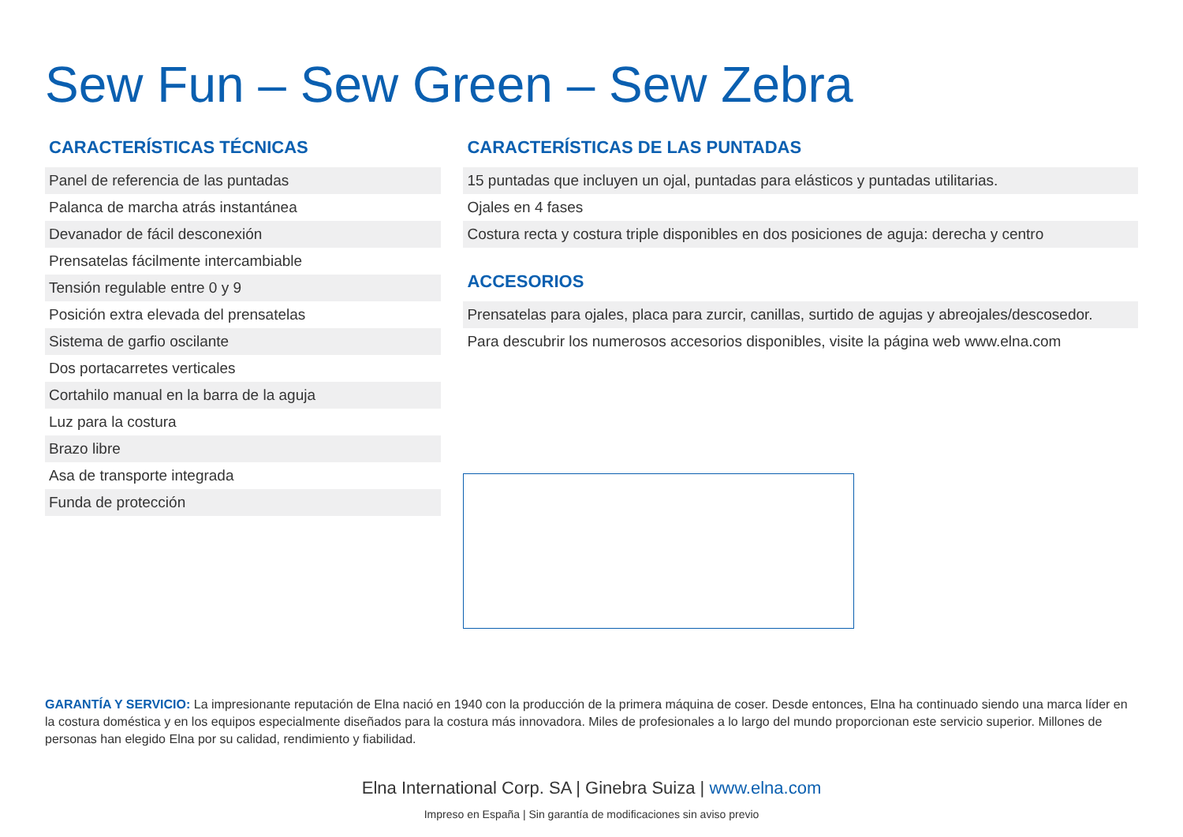Sew Fun – Sew Green – Sew Zebra
CARACTERÍSTICAS TÉCNICAS
| Panel de referencia de las puntadas |
| Palanca de marcha atrás instantánea |
| Devanador de fácil desconexión |
| Prensatelas fácilmente intercambiable |
| Tensión regulable entre 0 y 9 |
| Posición extra elevada del prensatelas |
| Sistema de garfio oscilante |
| Dos portacarretes verticales |
| Cortahilo manual en la barra de la aguja |
| Luz para la costura |
| Brazo libre |
| Asa de transporte integrada |
| Funda de protección |
CARACTERÍSTICAS DE LAS PUNTADAS
| 15 puntadas que incluyen un ojal, puntadas para elásticos y puntadas utilitarias. |
| Ojales en 4 fases |
| Costura recta y costura triple disponibles en dos posiciones de aguja: derecha y centro |
ACCESORIOS
| Prensatelas para ojales, placa para zurcir, canillas, surtido de agujas y abreojales/descosedor. |
| Para descubrir los numerosos accesorios disponibles, visite la página web www.elna.com |
GARANTÍA Y SERVICIO: La impresionante reputación de Elna nació en 1940 con la producción de la primera máquina de coser. Desde entonces, Elna ha continuado siendo una marca líder en la costura doméstica y en los equipos especialmente diseñados para la costura más innovadora. Miles de profesionales a lo largo del mundo proporcionan este servicio superior. Millones de personas han elegido Elna por su calidad, rendimiento y fiabilidad.
Elna International Corp. SA | Ginebra Suiza | www.elna.com
Impreso en España | Sin garantía de modificaciones sin aviso previo